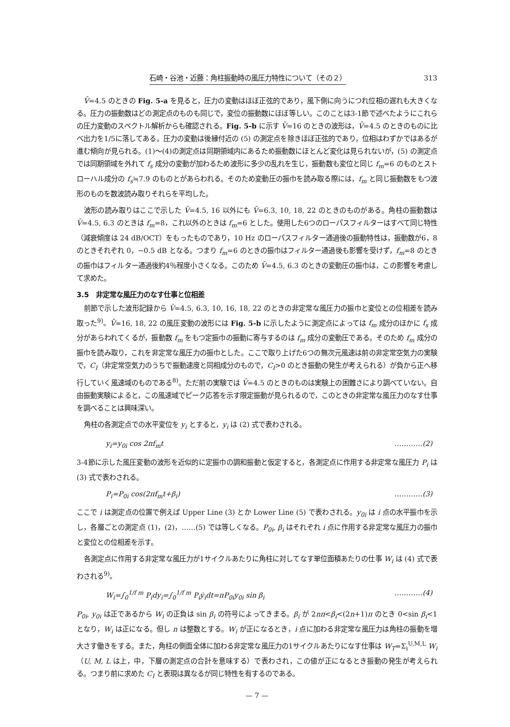石崎・谷池・近藤：角柱振動時の風圧力特性について（その２） 313
V̄=4.5 のときの Fig. 5-a を見ると，圧力の変動はほぼ正弦的であり，風下側に向うにつれ位相の遅れも大きくなる。圧力の振動数はどの測定点のものも同じで，変位の振動数にほぼ等しい。このことは3-1節で述べたようにこれらの圧力変動のスペクトル解析からも確認される。Fig. 5-b に示す V̄=16 のときの波形は，V̄=4.5 のときのものに比べ出力を1/5に落してある。圧力の変動は後縁付近の (5) の測定点を除きほぼ正弦的であり，位相はわずかではあるが進む傾向が見られる。(1)～(4)の測定点は同期領域内にあるため振動数にほとんど変化は見られないが，(5) の測定点では同期領域を外れて f<sub>s</sub> 成分の変動が加わるため波形に多少の乱れを生じ，振動数も変位と同じ f<sub>m</sub>=6 のものとストローハル成分の f<sub>s</sub>≒7.9 のものとがあらわれる。そのため変動圧の振巾を読み取る際には，f<sub>m</sub> と同じ振動数をもつ波形のものを数波読み取りそれらを平均した。
波形の読み取りはここで示した V̄=4.5, 16 以外にも V̄=6.3, 10, 18, 22 のときのものがある。角柱の振動数は V̄=4.5, 6.3 のときは f<sub>m</sub>=8，これ以外のときは f<sub>m</sub>=6 とした。使用した6つのローパスフィルターはすべて同じ特性（減衰傾度は 24 dB/OCT）をもったものであり，10 Hz のローパスフィルター通過後の振動特性は，振動数が6，8のときそれぞれ 0，−0.5 dB となる。つまり f<sub>m</sub>=6 のときの振巾はフィルター通過後も影響を受けず，f<sub>m</sub>=8 のときの振巾はフィルター通過後約4％程度小さくなる。このため V̄=4.5, 6.3 のときの変動圧の振巾は，この影響を考慮して求めた。
3.5　非定常な風圧力のなす仕事と位相差
前節で示した波形記録から V̄=4.5, 6.3, 10, 16, 18, 22 のときの非定常な風圧力の振巾と変位との位相差を読み取った<sup>9)</sup>。V̄=16, 18, 22 の風圧変動の波形には Fig. 5-b に示したように測定点によっては f<sub>m</sub> 成分のほかに f<sub>s</sub> 成分があらわれてくるが，振動数 f<sub>m</sub> をもつ定振巾の振動に寄与するのは f<sub>m</sub> 成分の変動圧である。そのため f<sub>m</sub> 成分の振巾を読み取り，これを非定常な風圧力の振巾とした。ここで取り上げた6つの無次元風速は前の非定常空気力の実験で，C<sub>I</sub>（非定常空気力のうちで振動速度と同相成分のもので，C<sub>I</sub>>0 のとき振動の発生が考えられる）が負から正へ移行していく風速域のものである<sup>8)</sup>。ただ前の実験では V̄=4.5 のときのものは実験上の困難さにより調べていない。自由振動実験によると，この風速域でピーク応答を示す限定振動が見られるので，このときの非定常な風圧力のなす仕事を調べることは興味深い。
角柱の各測定点での水平変位を y<sub>i</sub> とすると，y<sub>i</sub> は (2) 式で表わされる。
y<sub>i</sub>=y<sub>0i</sub> cos 2πf<sub>m</sub>t …………(2)
3-4節に示した風圧変動の波形を近似的に定振巾の調和振動と仮定すると，各測定点に作用する非定常な風圧力 P<sub>i</sub> は (3) 式で表わされる。
P<sub>i</sub>=P<sub>0i</sub> cos(2πf<sub>m</sub>t+β<sub>i</sub>) …………(3)
ここで i は測定点の位置で例えば Upper Line (3) とか Lower Line (5) で表わされる。y<sub>0i</sub> は i 点の水平振巾を示し，各層ごとの測定点 (1)，(2)，……(5) では等しくなる。P<sub>0i</sub>, β<sub>i</sub> はそれぞれ i 点に作用する非定常な風圧力の振巾と変位との位相差を示す。
各測定点に作用する非定常な風圧力が1サイクルあたりに角柱に対してなす単位面積あたりの仕事 W<sub>i</sub> は (4) 式で表わされる<sup>9)</sup>。
W<sub>i</sub>=∫<sub>0</sub><sup>1/f m</sup> P<sub>i</sub>dy<sub>i</sub>=∫<sub>0</sub><sup>1/f m</sup> P<sub>i</sub>ẏ<sub>i</sub>dt=πP<sub>0i</sub>y<sub>0i</sub> sin β<sub>i</sub> …………(4)
P<sub>0i</sub>, y<sub>0i</sub> は正であるから W<sub>i</sub> の正負は sin β<sub>i</sub> の符号によってきまる。β<sub>i</sub> が 2nπ<β<sub>i</sub><(2n+1)π のとき 0<sin β<sub>i</sub><1 となり，W<sub>i</sub> は正になる。但し n は整数とする。W<sub>i</sub> が正になるとき，i 点に加わる非定常な風圧力は角柱の振動を増大さす働きをする。また，角柱の側面全体に加わる非定常な風圧力の1サイクルあたりになす仕事は W<sub>T</sub>=Σ<sub>i</sub><sup>U,M,L</sup> W<sub>i</sub>（U, M, L は上，中，下層の測定点の合計を意味する）で表わされ，この値が正になるとき振動の発生が考えられる。つまり前に求めた C<sub>I</sub> と表現は異なるが同じ特性を有するのである。
— 7 —